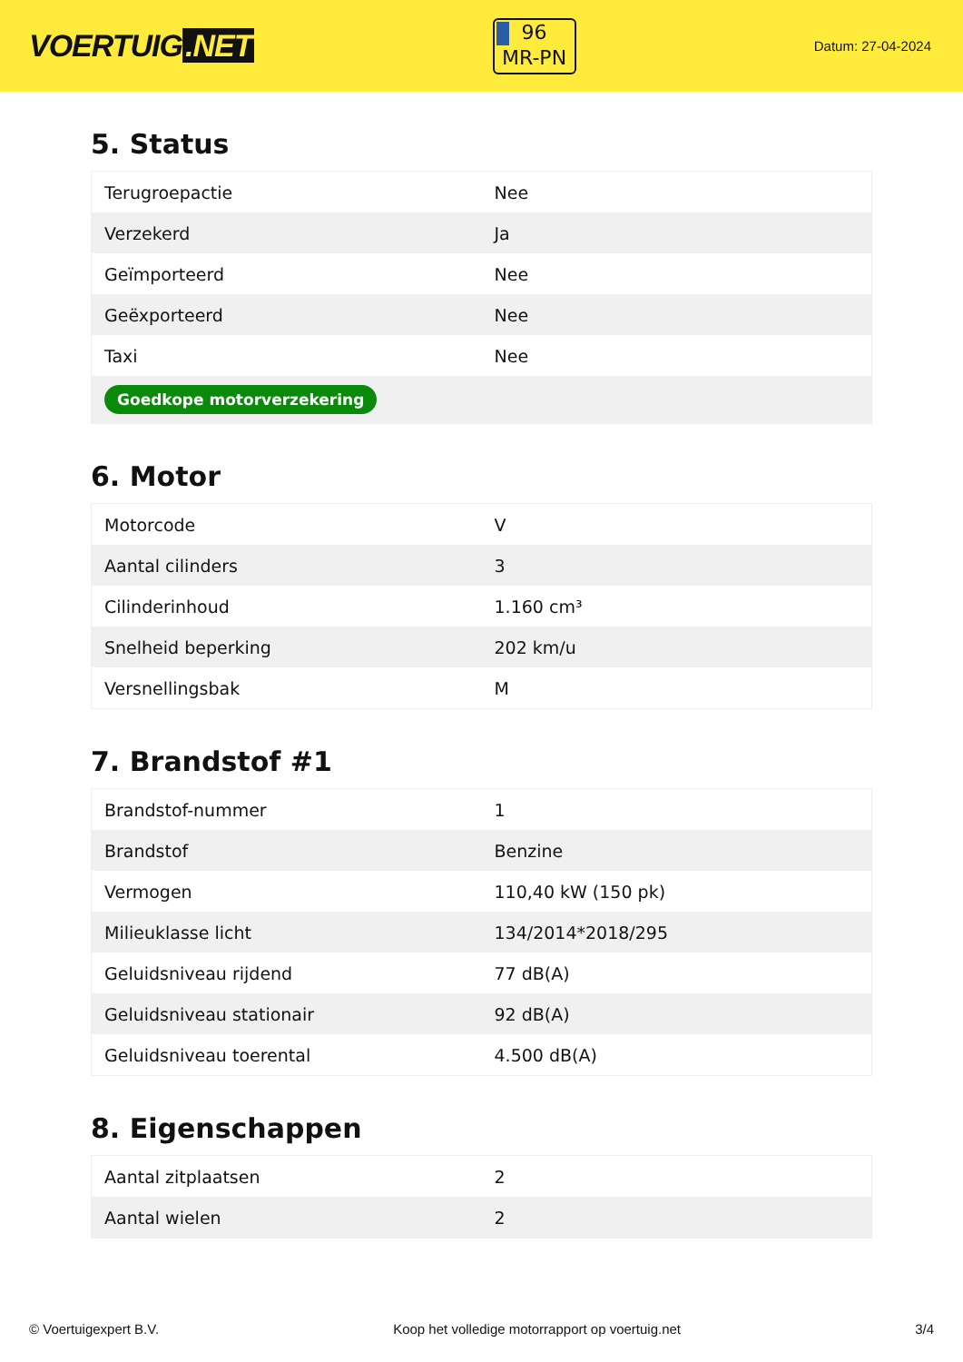VOERTUIG.NET
96
MR-PN
Datum: 27-04-2024
5. Status
| Terugroepactie | Nee |
| Verzekerd | Ja |
| Geïmporteerd | Nee |
| Geëxporteerd | Nee |
| Taxi | Nee |
| Goedkope motorverzekering | |
6. Motor
| Motorcode | V |
| Aantal cilinders | 3 |
| Cilinderinhoud | 1.160 cm³ |
| Snelheid beperking | 202 km/u |
| Versnellingsbak | M |
7. Brandstof #1
| Brandstof-nummer | 1 |
| Brandstof | Benzine |
| Vermogen | 110,40 kW (150 pk) |
| Milieuklasse licht | 134/2014*2018/295 |
| Geluidsniveau rijdend | 77 dB(A) |
| Geluidsniveau stationair | 92 dB(A) |
| Geluidsniveau toerental | 4.500 dB(A) |
8. Eigenschappen
| Aantal zitplaatsen | 2 |
| Aantal wielen | 2 |
© Voertuigexpert B.V. Koop het volledige motorrapport op voertuig.net 3/4